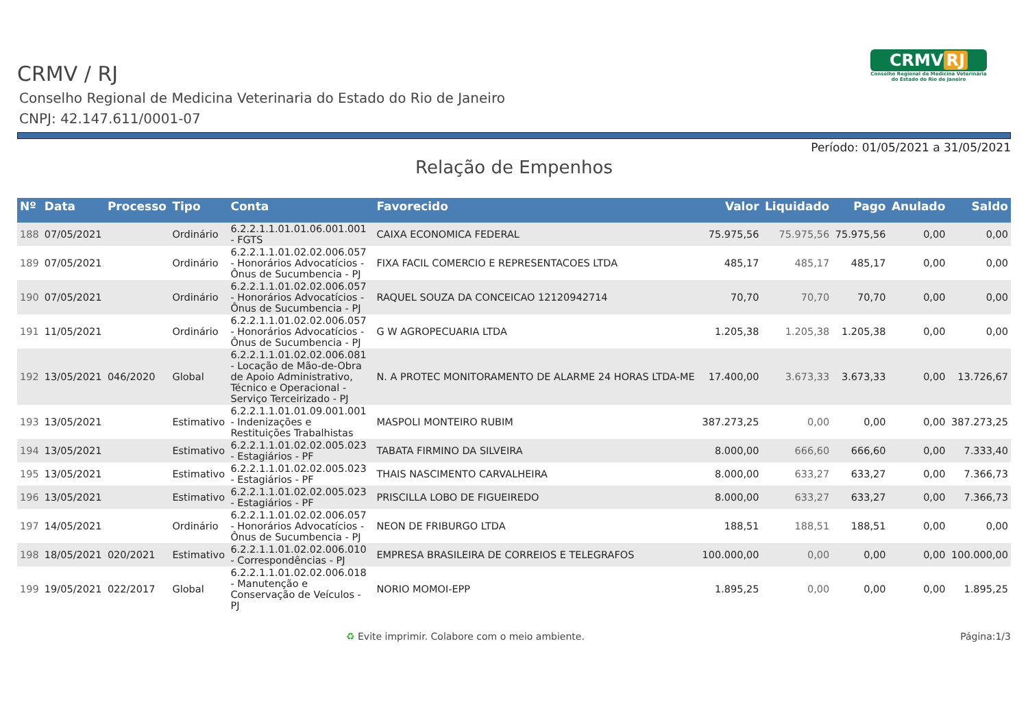CRMV RJ
Conselho Regional de Medicina Veterinária
do Estado do Rio de Janeiro
CRMV / RJ
Conselho Regional de Medicina Veterinaria do Estado do Rio de Janeiro
CNPJ: 42.147.611/0001-07
Período: 01/05/2021 a 31/05/2021
Relação de Empenhos
| Nº | Data | Processo | Tipo | Conta | Favorecido | Valor | Liquidado | Pago | Anulado | Saldo |
| --- | --- | --- | --- | --- | --- | --- | --- | --- | --- | --- |
| 188 | 07/05/2021 | | Ordinário | 6.2.2.1.1.01.01.06.001.001 - FGTS | CAIXA ECONOMICA FEDERAL | 75.975,56 | 75.975,56 | 75.975,56 | 0,00 | 0,00 |
| 189 | 07/05/2021 | | Ordinário | 6.2.2.1.1.01.02.02.006.057 - Honorários Advocatícios - Ônus de Sucumbencia - PJ | FIXA FACIL COMERCIO E REPRESENTACOES LTDA | 485,17 | 485,17 | 485,17 | 0,00 | 0,00 |
| 190 | 07/05/2021 | | Ordinário | 6.2.2.1.1.01.02.02.006.057 - Honorários Advocatícios - Ônus de Sucumbencia - PJ | RAQUEL SOUZA DA CONCEICAO 12120942714 | 70,70 | 70,70 | 70,70 | 0,00 | 0,00 |
| 191 | 11/05/2021 | | Ordinário | 6.2.2.1.1.01.02.02.006.057 - Honorários Advocatícios - Ônus de Sucumbencia - PJ | G W AGROPECUARIA LTDA | 1.205,38 | 1.205,38 | 1.205,38 | 0,00 | 0,00 |
| 192 | 13/05/2021 | 046/2020 | Global | 6.2.2.1.1.01.02.02.006.081 - Locação de Mão-de-Obra de Apoio Administrativo, Técnico e Operacional - Serviço Terceirizado - PJ | N. A PROTEC MONITORAMENTO DE ALARME 24 HORAS LTDA-ME | 17.400,00 | 3.673,33 | 3.673,33 | 0,00 | 13.726,67 |
| 193 | 13/05/2021 | | Estimativo | 6.2.2.1.1.01.01.09.001.001 - Indenizações e Restituições Trabalhistas | MASPOLI MONTEIRO RUBIM | 387.273,25 | 0,00 | 0,00 | 0,00 | 387.273,25 |
| 194 | 13/05/2021 | | Estimativo | 6.2.2.1.1.01.02.02.005.023 - Estagiários - PF | TABATA FIRMINO DA SILVEIRA | 8.000,00 | 666,60 | 666,60 | 0,00 | 7.333,40 |
| 195 | 13/05/2021 | | Estimativo | 6.2.2.1.1.01.02.02.005.023 - Estagiários - PF | THAIS NASCIMENTO CARVALHEIRA | 8.000,00 | 633,27 | 633,27 | 0,00 | 7.366,73 |
| 196 | 13/05/2021 | | Estimativo | 6.2.2.1.1.01.02.02.005.023 - Estagiários - PF | PRISCILLA LOBO DE FIGUEIREDO | 8.000,00 | 633,27 | 633,27 | 0,00 | 7.366,73 |
| 197 | 14/05/2021 | | Ordinário | 6.2.2.1.1.01.02.02.006.057 - Honorários Advocatícios - Ônus de Sucumbencia - PJ | NEON DE FRIBURGO LTDA | 188,51 | 188,51 | 188,51 | 0,00 | 0,00 |
| 198 | 18/05/2021 | 020/2021 | Estimativo | 6.2.2.1.1.01.02.02.006.010 - Correspondências - PJ | EMPRESA BRASILEIRA DE CORREIOS E TELEGRAFOS | 100.000,00 | 0,00 | 0,00 | 0,00 | 100.000,00 |
| 199 | 19/05/2021 | 022/2017 | Global | 6.2.2.1.1.01.02.02.006.018 - Manutenção e Conservação de Veículos - PJ | NORIO MOMOI-EPP | 1.895,25 | 0,00 | 0,00 | 0,00 | 1.895,25 |
♻ Evite imprimir. Colabore com o meio ambiente. Página:1/3